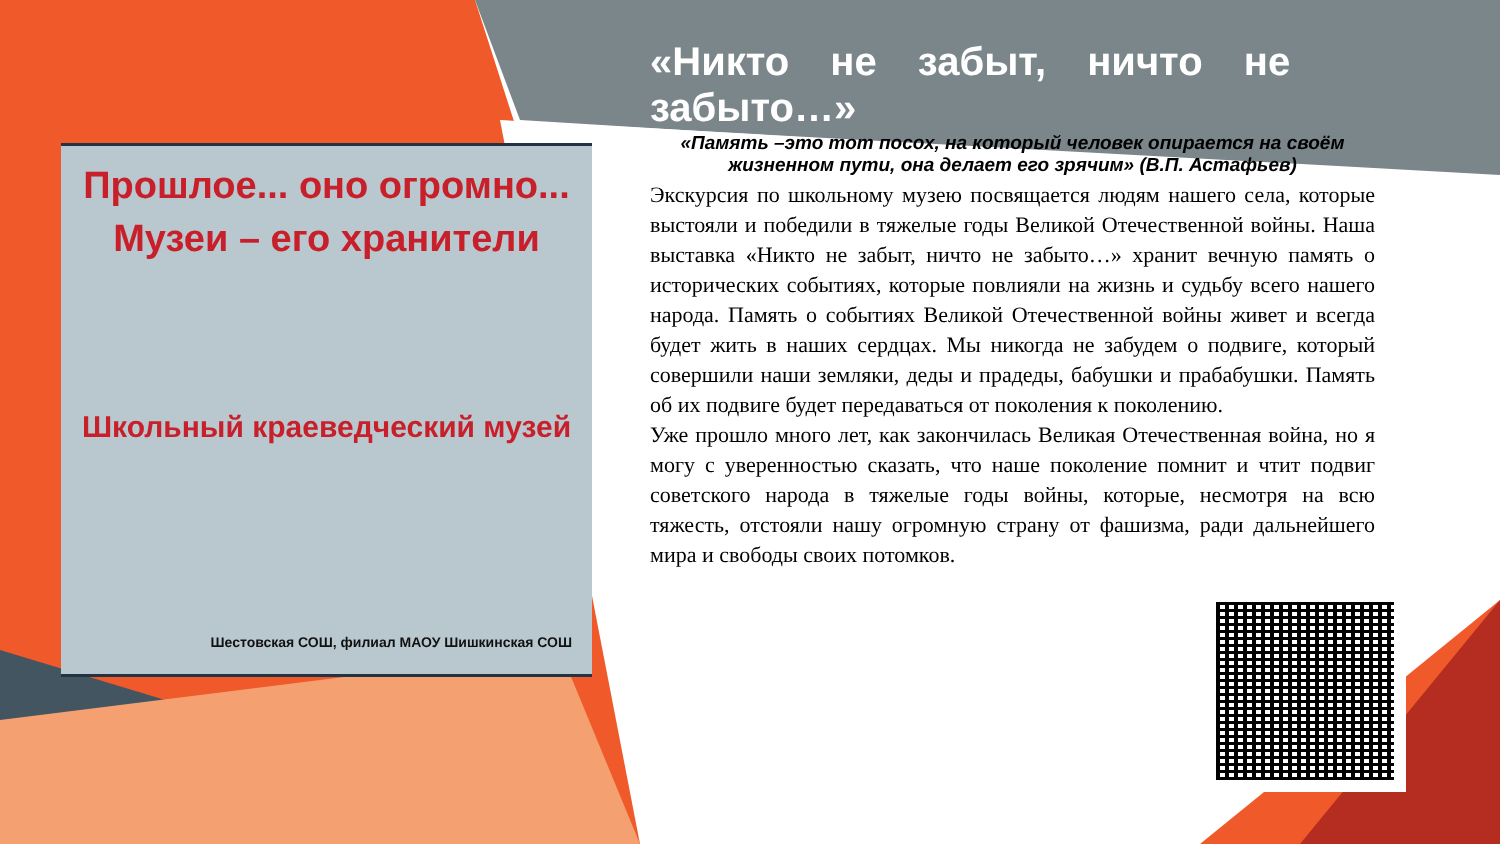Прошлое... оно огромно...
Музеи – его хранители
Школьный краеведческий музей
Шестовская СОШ, филиал МАОУ Шишкинская СОШ
«Никто не забыт, ничто не забыто…»
«Память –это тот посох, на который человек опирается на своём жизненном пути, она делает его зрячим» (В.П. Астафьев)
Экскурсия по школьному музею посвящается людям нашего села, которые выстояли и победили в тяжелые годы Великой Отечественной войны. Наша выставка «Никто не забыт, ничто не забыто…» хранит вечную память о исторических событиях, которые повлияли на жизнь и судьбу всего нашего народа. Память о событиях Великой Отечественной войны живет и всегда будет жить в наших сердцах. Мы никогда не забудем о подвиге, который совершили наши земляки, деды и прадеды, бабушки и прабабушки. Память об их подвиге будет передаваться от поколения к поколению.
Уже прошло много лет, как закончилась Великая Отечественная война, но я могу с уверенностью сказать, что наше поколение помнит и чтит подвиг советского народа в тяжелые годы войны, которые, несмотря на всю тяжесть, отстояли нашу огромную страну от фашизма, ради дальнейшего мира и свободы своих потомков.